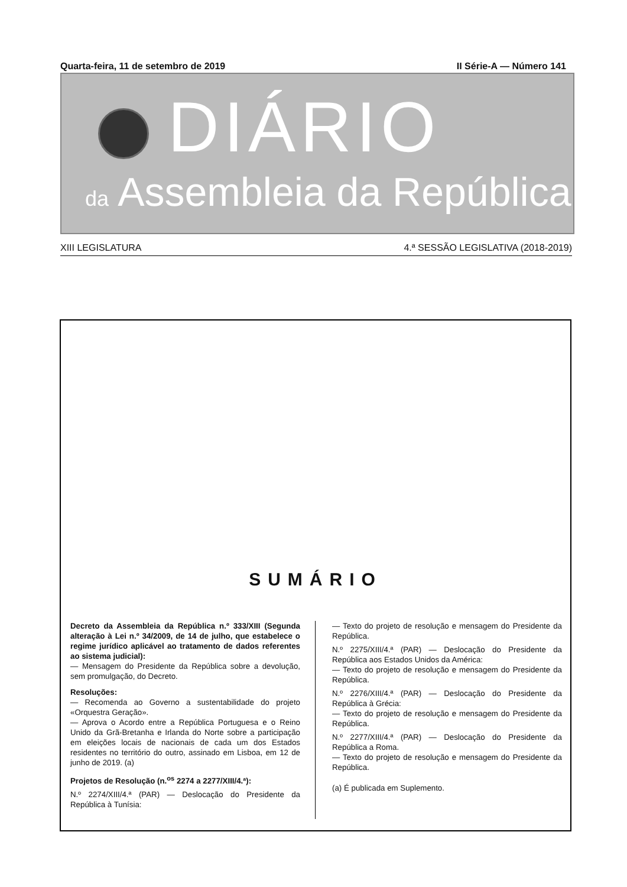Quarta-feira, 11 de setembro de 2019 II Série-A — Número 141
DIÁRIO
da Assembleia da República
XIII LEGISLATURA 4.ª SESSÃO LEGISLATIVA (2018-2019)
SUMÁRIO
Decreto da Assembleia da República n.º 333/XIII (Segunda alteração à Lei n.º 34/2009, de 14 de julho, que estabelece o regime jurídico aplicável ao tratamento de dados referentes ao sistema judicial):
— Mensagem do Presidente da República sobre a devolução, sem promulgação, do Decreto.
Resoluções:
— Recomenda ao Governo a sustentabilidade do projeto «Orquestra Geração».
— Aprova o Acordo entre a República Portuguesa e o Reino Unido da Grã-Bretanha e Irlanda do Norte sobre a participação em eleições locais de nacionais de cada um dos Estados residentes no território do outro, assinado em Lisboa, em 12 de junho de 2019. (a)
Projetos de Resolução (n.<sup>os</sup> 2274 a 2277/XIII/4.ª):
N.º 2274/XIII/4.ª (PAR) — Deslocação do Presidente da República à Tunísia:
— Texto do projeto de resolução e mensagem do Presidente da República.
N.º 2275/XIII/4.ª (PAR) — Deslocação do Presidente da República aos Estados Unidos da América:
— Texto do projeto de resolução e mensagem do Presidente da República.
N.º 2276/XIII/4.ª (PAR) — Deslocação do Presidente da República à Grécia:
— Texto do projeto de resolução e mensagem do Presidente da República.
N.º 2277/XIII/4.ª (PAR) — Deslocação do Presidente da República a Roma.
— Texto do projeto de resolução e mensagem do Presidente da República.
(a) É publicada em Suplemento.